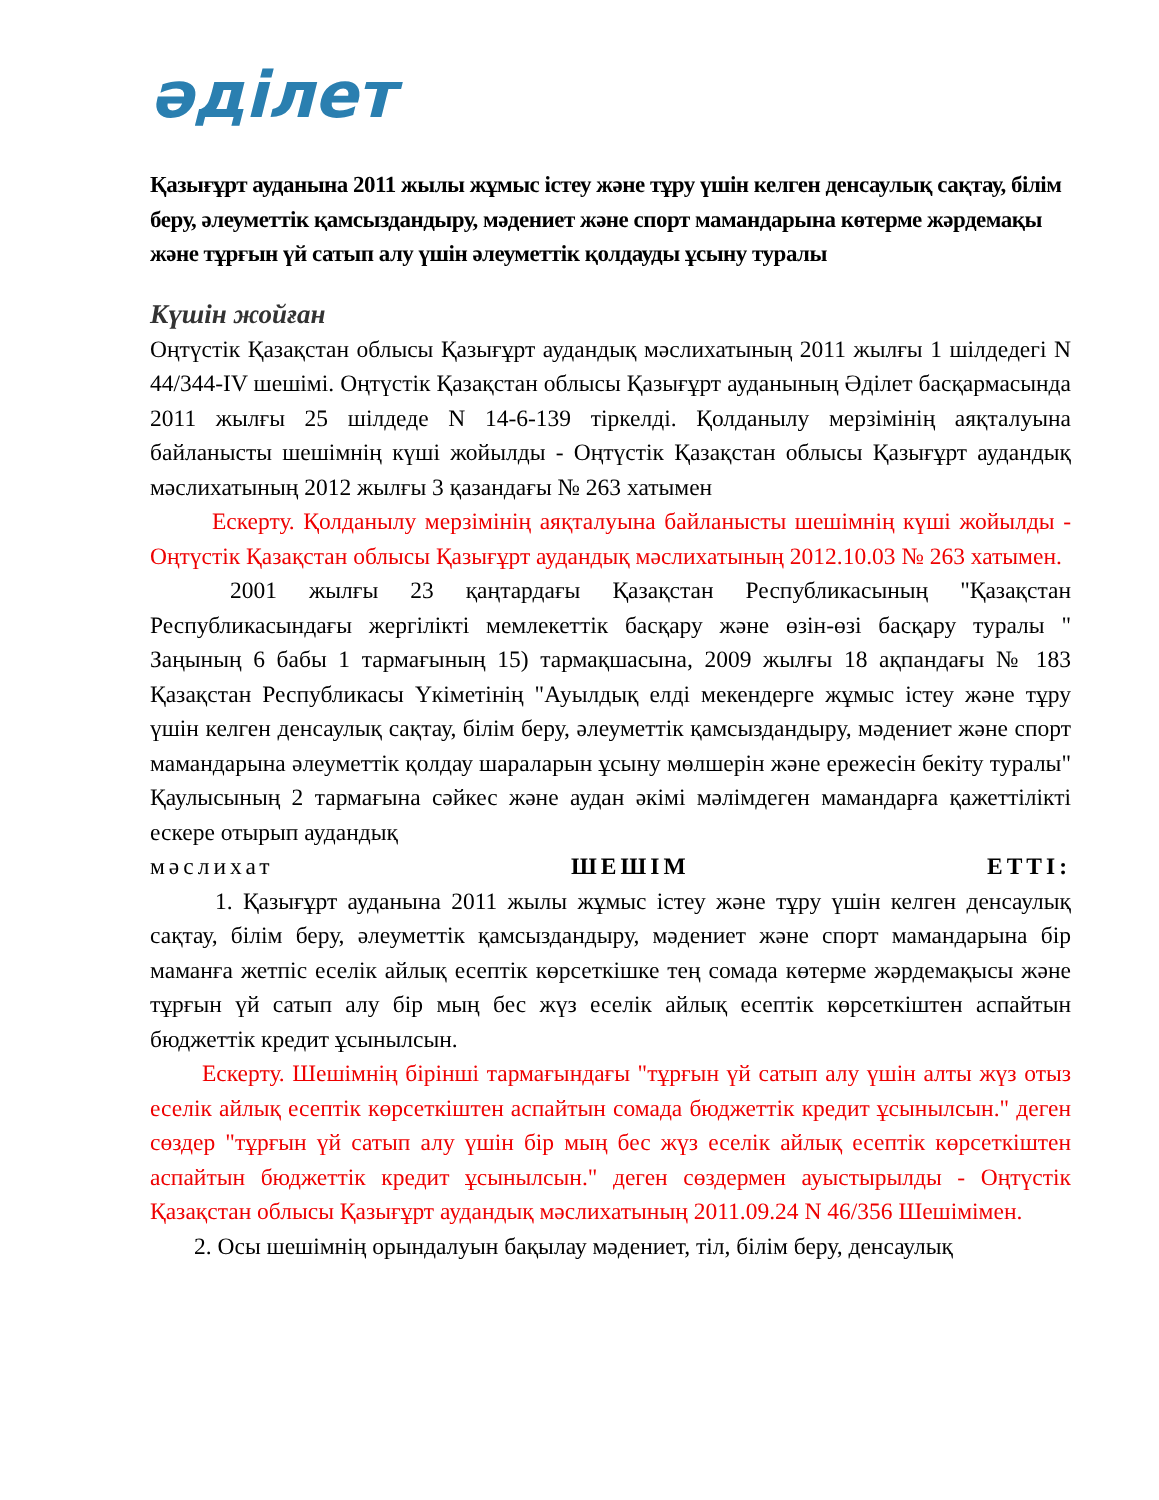әділет
Қазығұрт ауданына 2011 жылы жұмыс істеу және тұру үшін келген денсаулық сақтау, білім беру, әлеуметтік қамсыздандыру, мәдениет және спорт мамандарына көтерме жәрдемақы және тұрғын үй сатып алу үшін әлеуметтік қолдауды ұсыну туралы
Күшін жойған
Оңтүстік Қазақстан облысы Қазығұрт аудандық мәслихатының 2011 жылғы 1 шілдедегі N 44/344-IV шешімі. Оңтүстік Қазақстан облысы Қазығұрт ауданының Әділет басқармасында 2011 жылғы 25 шілдеде N 14-6-139 тіркелді. Қолданылу мерзімінің аяқталуына байланысты шешімнің күші жойылды - Оңтүстік Қазақстан облысы Қазығұрт аудандық мәслихатының 2012 жылғы 3 қазандағы № 263 хатымен
Ескерту. Қолданылу мерзімінің аяқталуына байланысты шешімнің күші жойылды - Оңтүстік Қазақстан облысы Қазығұрт аудандық мәслихатының 2012.10.03 № 263 хатымен.
2001 жылғы 23 қаңтардағы Қазақстан Республикасының "Қазақстан Республикасындағы жергілікті мемлекеттік басқару және өзін-өзі басқару туралы " Заңының 6 бабы 1 тармағының 15) тармақшасына, 2009 жылғы 18 ақпандағы № 183 Қазақстан Республикасы Үкіметінің "Ауылдық елді мекендерге жұмыс істеу және тұру үшін келген денсаулық сақтау, білім беру, әлеуметтік қамсыздандыру, мәдениет және спорт мамандарына әлеуметтік қолдау шараларын ұсыну мөлшерін және ережесін бекіту туралы" Қаулысының 2 тармағына сәйкес және аудан әкімі мәлімдеген мамандарға қажеттілікті ескере отырып аудандық
мәслихат ШЕШІМ ЕТТІ:
1. Қазығұрт ауданына 2011 жылы жұмыс істеу және тұру үшін келген денсаулық сақтау, білім беру, әлеуметтік қамсыздандыру, мәдениет және спорт мамандарына бір маманға жетпіс еселік айлық есептік көрсеткішке тең сомада көтерме жәрдемақысы және тұрғын үй сатып алу бір мың бес жүз еселік айлық есептік көрсеткіштен аспайтын бюджеттік кредит ұсынылсын.
Ескерту. Шешімнің бірінші тармағындағы "тұрғын үй сатып алу үшін алты жүз отыз еселік айлық есептік көрсеткіштен аспайтын сомада бюджеттік кредит ұсынылсын." деген сөздер "тұрғын үй сатып алу үшін бір мың бес жүз еселік айлық есептік көрсеткіштен аспайтын бюджеттік кредит ұсынылсын." деген сөздермен ауыстырылды - Оңтүстік Қазақстан облысы Қазығұрт аудандық мәслихатының 2011.09.24 N 46/356 Шешімімен.
2. Осы шешімнің орындалуын бақылау мәдениет, тіл, білім беру, денсаулық